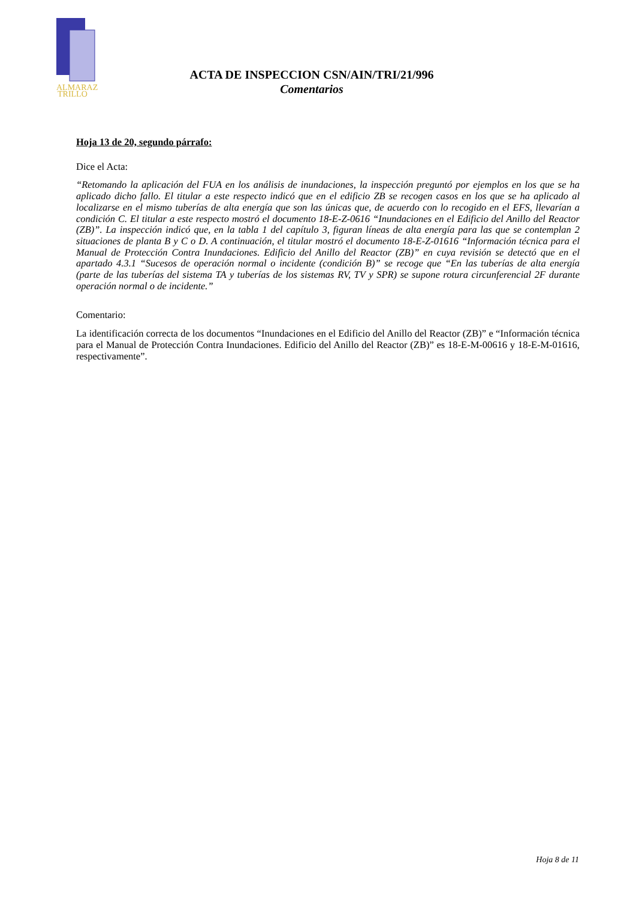ALMARAZ
TRILLO
ACTA DE INSPECCION CSN/AIN/TRI/21/996
Comentarios
Hoja 13 de 20, segundo párrafo:
Dice el Acta:
“Retomando la aplicación del FUA en los análisis de inundaciones, la inspección preguntó por ejemplos en los que se ha aplicado dicho fallo. El titular a este respecto indicó que en el edificio ZB se recogen casos en los que se ha aplicado al localizarse en el mismo tuberías de alta energía que son las únicas que, de acuerdo con lo recogido en el EFS, llevarían a condición C. El titular a este respecto mostró el documento 18-E-Z-0616 “Inundaciones en el Edificio del Anillo del Reactor (ZB)”. La inspección indicó que, en la tabla 1 del capítulo 3, figuran líneas de alta energía para las que se contemplan 2 situaciones de planta B y C o D. A continuación, el titular mostró el documento 18-E-Z-01616 “Información técnica para el Manual de Protección Contra Inundaciones. Edificio del Anillo del Reactor (ZB)” en cuya revisión se detectó que en el apartado 4.3.1 “Sucesos de operación normal o incidente (condición B)” se recoge que “En las tuberías de alta energía (parte de las tuberías del sistema TA y tuberías de los sistemas RV, TV y SPR) se supone rotura circunferencial 2F durante operación normal o de incidente.”
Comentario:
La identificación correcta de los documentos “Inundaciones en el Edificio del Anillo del Reactor (ZB)” e “Información técnica para el Manual de Protección Contra Inundaciones. Edificio del Anillo del Reactor (ZB)” es 18-E-M-00616 y 18-E-M-01616, respectivamente”.
Hoja 8 de 11